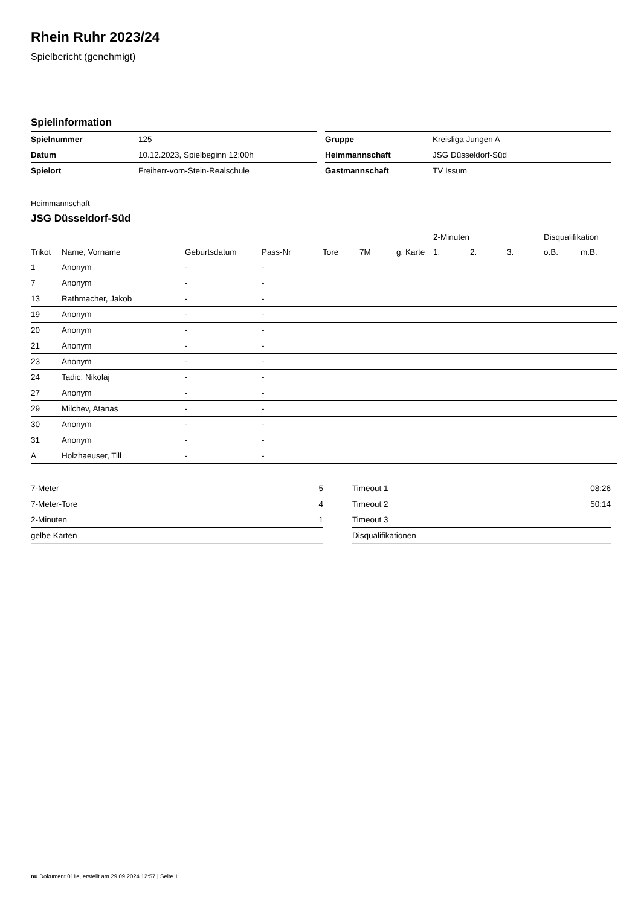Rhein Ruhr 2023/24
Spielbericht (genehmigt)
Spielinformation
| Spielnummer | 125 |
| Datum | 10.12.2023, Spielbeginn 12:00h |
| Spielort | Freiherr-vom-Stein-Realschule |
| Gruppe | Kreisliga Jungen A |
| Heimmannschaft | JSG Düsseldorf-Süd |
| Gastmannschaft | TV Issum |
Heimmannschaft
JSG Düsseldorf-Süd
| | | | | | | | 2-Minuten | | | Disqualifikation | |
| Trikot | Name, Vorname | Geburtsdatum | Pass-Nr | Tore | 7M | g. Karte | 1. | 2. | 3. | o.B. | m.B. |
| 1 | Anonym | - | - | | | | | | | | |
| 7 | Anonym | - | - | | | | | | | | |
| 13 | Rathmacher, Jakob | - | - | | | | | | | | |
| 19 | Anonym | - | - | | | | | | | | |
| 20 | Anonym | - | - | | | | | | | | |
| 21 | Anonym | - | - | | | | | | | | |
| 23 | Anonym | - | - | | | | | | | | |
| 24 | Tadic, Nikolaj | - | - | | | | | | | | |
| 27 | Anonym | - | - | | | | | | | | |
| 29 | Milchev, Atanas | - | - | | | | | | | | |
| 30 | Anonym | - | - | | | | | | | | |
| 31 | Anonym | - | - | | | | | | | | |
| A | Holzhaeuser, Till | - | - | | | | | | | | |
| 7-Meter | 5 |
| 7-Meter-Tore | 4 |
| 2-Minuten | 1 |
| gelbe Karten | |
| Timeout 1 | 08:26 |
| Timeout 2 | 50:14 |
| Timeout 3 | |
| Disqualifikationen | |
nu.Dokument 011e, erstellt am 29.09.2024 12:57 | Seite 1